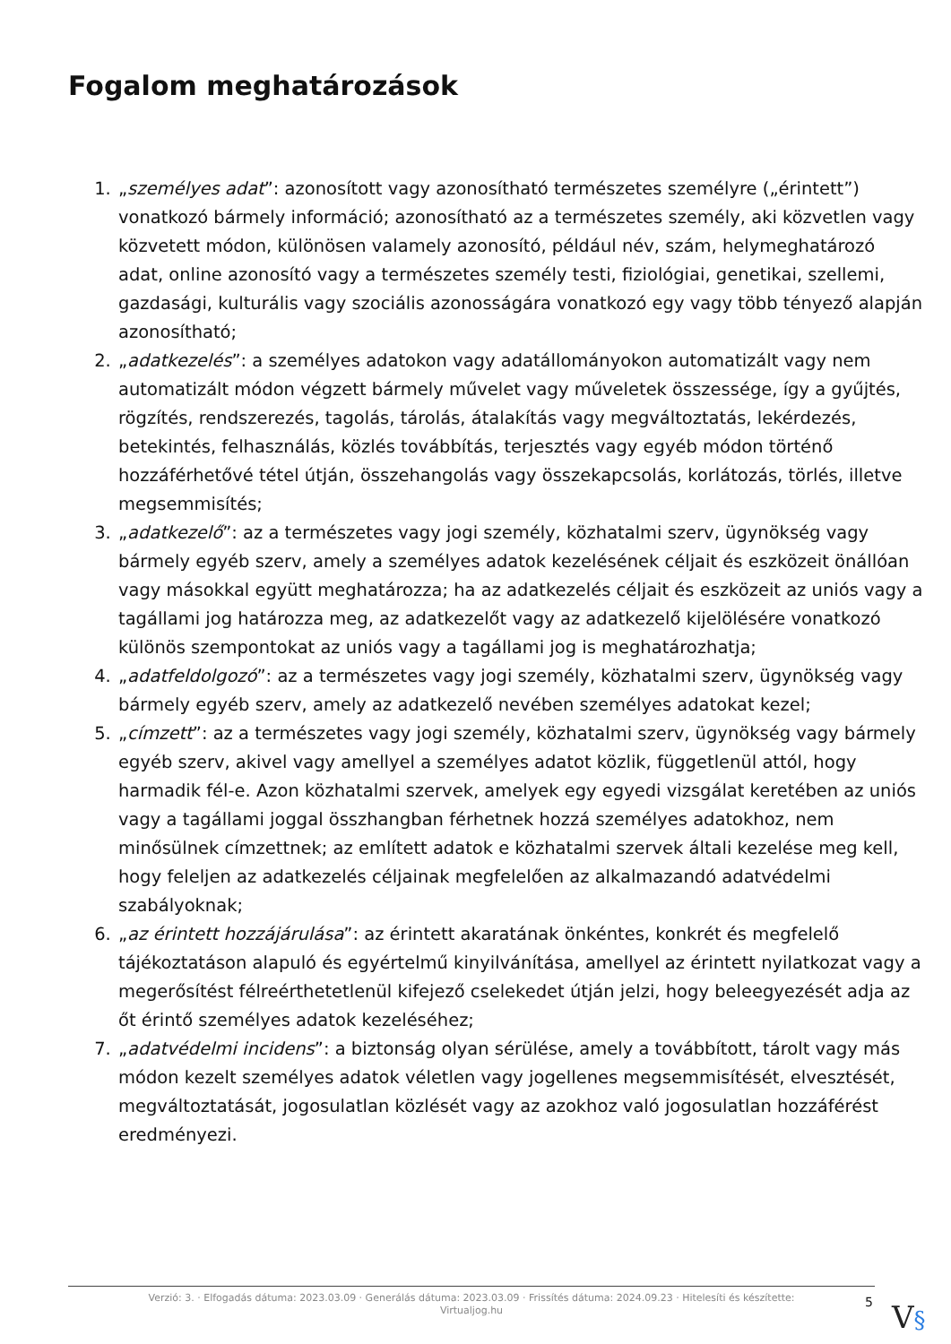Fogalom meghatározások
1. „személyes adat”: azonosított vagy azonosítható természetes személyre („érintett”) vonatkozó bármely információ; azonosítható az a természetes személy, aki közvetlen vagy közvetett módon, különösen valamely azonosító, például név, szám, helymeghatározó adat, online azonosító vagy a természetes személy testi, fiziológiai, genetikai, szellemi, gazdasági, kulturális vagy szociális azonosságára vonatkozó egy vagy több tényező alapján azonosítható;
2. „adatkezelés”: a személyes adatokon vagy adatállományokon automatizált vagy nem automatizált módon végzett bármely művelet vagy műveletek összessége, így a gyűjtés, rögzítés, rendszerezés, tagolás, tárolás, átalakítás vagy megváltoztatás, lekérdezés, betekintés, felhasználás, közlés továbbítás, terjesztés vagy egyéb módon történő hozzáférhetővé tétel útján, összehangolás vagy összekapcsolás, korlátozás, törlés, illetve megsemmisítés;
3. „adatkezelő”: az a természetes vagy jogi személy, közhatalmi szerv, ügynökség vagy bármely egyéb szerv, amely a személyes adatok kezelésének céljait és eszközeit önállóan vagy másokkal együtt meghatározza; ha az adatkezelés céljait és eszközeit az uniós vagy a tagállami jog határozza meg, az adatkezelőt vagy az adatkezelő kijelölésére vonatkozó különös szempontokat az uniós vagy a tagállami jog is meghatározhatja;
4. „adatfeldolgozó”: az a természetes vagy jogi személy, közhatalmi szerv, ügynökség vagy bármely egyéb szerv, amely az adatkezelő nevében személyes adatokat kezel;
5. „címzett”: az a természetes vagy jogi személy, közhatalmi szerv, ügynökség vagy bármely egyéb szerv, akivel vagy amellyel a személyes adatot közlik, függetlenül attól, hogy harmadik fél-e. Azon közhatalmi szervek, amelyek egy egyedi vizsgálat keretében az uniós vagy a tagállami joggal összhangban férhetnek hozzá személyes adatokhoz, nem minősülnek címzettnek; az említett adatok e közhatalmi szervek általi kezelése meg kell, hogy feleljen az adatkezelés céljainak megfelelően az alkalmazandó adatvédelmi szabályoknak;
6. „az érintett hozzájárulása”: az érintett akaratának önkéntes, konkrét és megfelelő tájékoztatáson alapuló és egyértelmű kinyilvánítása, amellyel az érintett nyilatkozat vagy a megerősítést félreérthetetlenül kifejező cselekedet útján jelzi, hogy beleegyezését adja az őt érintő személyes adatok kezeléséhez;
7. „adatvédelmi incidens”: a biztonság olyan sérülése, amely a továbbított, tárolt vagy más módon kezelt személyes adatok véletlen vagy jogellenes megsemmisítését, elvesztését, megváltoztatását, jogosulatlan közlését vagy az azokhoz való jogosulatlan hozzáférést eredményezi.
Verzió: 3. · Elfogadás dátuma: 2023.03.09 · Generálás dátuma: 2023.03.09 · Frissítés dátuma: 2024.09.23 · Hitelesíti és készítette:
Virtualjog.hu
5 V§